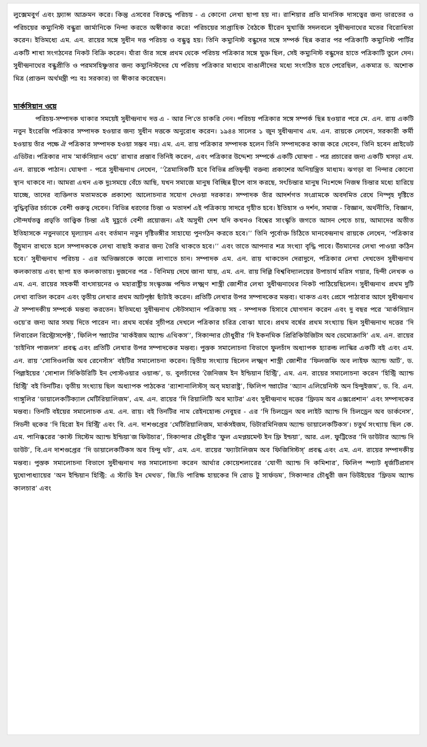লুক্সেমবুর্গ এবং ফ্র্যান্স আক্রমন করে। কিন্তু এসবের বিরুদ্ধে পরিচয় - এ কোনো লেখা ছাপা হয় না। রাশিয়ার প্রতি মানসিক দাসত্বের জন্য ভারতের ও পরিচয়ের কম্যুনিস্ট বন্ধুরা জার্মানিকে নিন্দা করতে অস্বীকার করে! পরিচয়ের সাপ্তাহিক বৈঠকে হীরেন মুখার্জি সদলবলে সুধীন্দ্রনাথের মতের বিরোধিতা করেন। ইতিমধ্যে এম. এন. রায়ের সঙ্গে সুধীন দত্ত পরিচয় ও বন্ধুত্ব হয়। তিনি কম্যুনিস্ট বন্ধুদের সঙ্গে সম্পর্ক ছিন্ন করার পর পত্রিকাটি কম্যুনিস্ট পার্টির একটি শাখা সংগঠনের নিকট বিক্রি করেন। যাঁরা তাঁর সঙ্গে প্রথম থেকে পরিচয় পত্রিকার সঙ্গে যুক্ত ছিল, সেই কম্যুনিস্ট বন্ধুদের হাতে পত্রিকাটি তুলে দেন। সুধীন্দ্রনাথের বন্ধুপ্রীতি ও পরমসহিষ্ণুতার জন্য কম্যুনিস্টদের যে পরিচয় পত্রিকার মাধ্যমে বাঙালীদের মধ্যে সংগঠিত হতে পেরেছিল, একমাত্র ড. অশোক মিত্র (প্রাক্তন অর্থমন্ত্রী পঃ বঃ সরকার) তা স্বীকার করেছেন।
মার্কসিয়ান ওয়ে
পরিচয়-সম্পাদক থাকার সময়েই সুধীন্দ্রনাথ দত্ত এ - আর পি'তে চাকরি নেন। পরিচয় পত্রিকার সঙ্গে সম্পর্ক ছিন্ন হওয়ার পরে মে. এন. রায় একটি নতুন ইংরেজি পত্রিকার সম্পাদক হওয়ার জন্য সুধীন দত্তকে অনুরোধ করেন। ১৯৪৪ সালের ১ জুন সুধীন্দ্রনাথ এম. এন. রায়কে লেখেন, সরকারী কর্মী হওয়ায় তাঁর পক্ষে ঐ পত্রিকার সম্পাদক হওয়া সম্ভব নয়। এম. এন. রায় পত্রিকার সম্পাদক হলেন তিনি সম্পাদকের কাজ করে দেবেন, তিনি হবেন প্রাইভেট এডিটর। পত্রিকার নাম ‘মার্কসিয়ান ওয়ে’ রাখার প্রস্তাব তিনিই করেন, এবং পত্রিকার উদ্দেশ্য সম্পর্কে একটি ঘোষণা - পত্র প্রচারের জন্য একটি খসড়া এম. এন. রায়কে পাঠান। ঘোষণা - পত্রে সুধীন্দ্রনাথ লেখেন, ‘‘ত্রৈমাসিকটি হবে বিভিন্ন প্রতিদ্বন্দ্বী বক্তব্য প্রকাশের অনিয়ন্ত্রিত মাধ্যম। ঝগড়া বা নিন্দার কোনো স্থান থাকবে না। আমরা এখন এক দুঃসময়ে বেঁচে আছি, যখন সমাজে মানুষ বিচ্ছিন্ন দ্বীপে বাস করছে, সৎচিন্তার মানুষ নিঃশব্দে নিজস্ব চিন্তার মধ্যে হারিয়ে যাচ্ছে, তাদের ব্যক্তিগত মতামতকে প্রকাশ্যে আলোচনার সযোগ দেওয়া দরকার। সম্পাদক তাঁর আদর্শগত সংগ্রামকে অবদমিত রেখে নিস্পৃহ দৃষ্টিতে বুদ্ধিবৃত্তির চর্চাকে বেশী গুরুত্ব দেবেন। বিভিন্ন ধরণের চিন্তা ও মতাদর্শ এই পত্রিকায় সাদরে গৃহীত হবে। ইতিহাস ও দর্শন, সমাজ - বিজ্ঞান, অর্থনীতি, বিজ্ঞান, সৌন্দর্যতত্ত্ব প্রভৃতি তাত্ত্বিক চিন্তা এই মুহূর্তে বেশী প্রয়োজন। এই অসুখী দেশ যদি কখনও বিশ্বের সাংস্কৃতি জগতে আসন পেতে চায়, আমাদের অতীত ইতিহাসকে নতুনভাবে মূল্যায়ন এবং বর্তমান নতুন দৃষ্টিভঙ্গীর সাহায্যে পুনর্গঠন করতে হবে।’’ তিনি পূর্বোক্ত চিঠিতে মানবেন্দ্রনাথ রায়কে লেখেন, ‘পত্রিকার উঁচুমান রাখতে হলে সম্পাদককে লেখা বাছাই করার জন্য তৈরি থাকতে হবে।’’ এবং তাতে আপনার শত্র সংখ্যা বৃদ্ধি পাবে। উঁচমানের লেখা পাওয়া কঠিন হবে।’ সুধীন্দ্রনাথ পরিচয় - এর অভিজ্ঞতাকে কাজে লাগাতে চান। সম্পাদক এম. এন. রায় থাকতেন দেরাদুনে, পত্রিকার লেখা দেখতেন সুধীন্দ্রনাথ কলকাতায় এবং ছাপা হত কলকাতায়। দুজনের পত্র - বিনিময় দেখে জানা যায়, এম. এন. রায় দিল্লি বিশ্ববিদ্যালয়ের উপাচার্য মরিস গয়ার, হিন্দী লেখক ও এম. এন. রায়ের সহকর্মী বাৎসায়নের ও মহারাষ্ট্রীয় সংস্কৃতজ্ঞ পন্ডিত লক্ষ্মণ শাস্ত্রী জোশীর লেখা সুধীন্দ্রনাথের নিকট পাঠিয়েছিলেন। সুধীন্দ্রনাথ প্রথম দুটি লেখা বাতিল করেন এবং তৃতীয় লেখার প্রথম আটপৃষ্ঠা ছাঁটাই করেন। প্রতিটি লেখার উপর সম্পাদকের মন্তব্য। থাকত এবং প্রেসে পাঠাবার আগে সুধীন্দ্রনাথ ঐ সম্পাদকীয় সম্পর্কে মন্তব্য করতেন। ইতিমধ্যে সুধীন্দ্রনাথ স্টেটসম্যান পত্রিকায় সহ - সম্পাদক হিসাবে যোগদান করেন এবং দু বছর পরে ‘মার্কসিয়ান ওয়ে’র জন্য আর সময় দিতে পারেন না। প্রথম বর্ষের সূচীপত্র দেখলে পত্রিকার চরিত্র বোঝা যাবে। প্রথম বর্ষের প্রথম সংখ্যায় ছিল সুধীন্দ্রনাথ দত্তের ‘দি লিবারেল রিস্ট্রোসপেক্ট’, ফিলিপ স্প্রাটের ‘মার্কইজম অ্যান্ড এথিকস’’, সিকান্দার চৌধুরীর ‘দি ইকনমিক প্রিরিকিউজিটস অব ডেমোক্রাসি’ এম. এন. রায়ের ‘চাইনিস পাজলস’ প্রবন্ধ এবং প্রতিটি লেখার উপর সম্পাদকের মন্তব্য। পুস্তক সমালোচনা বিভাগে ফুলচাঁদ অধ্যাপক হ্যারল্ড লাস্কির একটি বই এবং এম. এন. রায় ‘সোসিওলজি অব রেনেসাঁস’ বইটির সমালোচনা করেন। দ্বিতীয় সংখ্যায় ছিলেন লক্ষ্মণ শাস্ত্রী জোশীর ‘ফিলজফি অব লাইফ অ্যান্ড আর্ট’, ড. পিল্লাইয়ের ‘সোশাল সিকিউরিটি ইন পোস্টওয়ার ওয়াল্ড’, ড. বুলচাঁদের ‘জৈনিজম ইন ইন্ডিয়ান হিস্ট্রি’, এম. এন. রায়ের সমালোচনা করেন ‘হিস্ট্রি অ্যান্ড হিস্ট্রি’ বই তিনটির। তৃতীয় সংখ্যায় ছিল অধ্যাপক পাঠকের ‘র‍্যাশানালিস্টস্ অব্ মহারাষ্ট্র’, ফিলিপ স্প্রাটের ‘অ্যান এলিয়েনিস্ট অন হিন্দুইজম’, ড. বি. এন. গাঙ্গুলির ‘ডায়ালেকটিক্যাল মেটিরিয়ালিজম’, এম. এন. রায়ের ‘দি রিয়ালিটি অব ম্যাটর’ এবং সুধীন্দ্রনাথ দত্তের ‘ফ্রিডম অব এক্সপ্রেশান’ এবং সম্পাদকের মন্তব্য। তিনটি বইয়ের সমালোচক এম. এন. রায়। বই তিনটির নাম রেইনহোল্ড নেবুহর - এর ‘দি চিলড্রেন অব লাইট অ্যান্ড দি চিলড্রেন অব ডার্কনেস’, সিডনী হুকের ‘দি হিরো ইন হিস্ট্রি’ এবং বি. এন. দাশগুপ্তের ‘মেটিরিয়ালিজম, মার্কসইজম, ডিটারমিনিজম অ্যান্ড ডায়ালেকটিকস’। চতুর্থ সংখ্যায় ছিল কে. এম. পানিক্করের ‘কাস্ট সিস্টেম অ্যান্ড ইন্ডিয়া’জ ফিউচার’, সিকান্দার চৌধুরীর ‘ফুল এমপ্লয়মেন্ট ইন ফ্রি ইন্ডয়া’, আর. এল. ফুট্টিতের ‘দি ডাউটার অ্যান্ড দি ডাউট’, বি.এন দাশগুপ্তের ‘দি ডায়ালেকটিকস অব হিন্দু থট’, এম. এন. রায়ের ‘ফ্যাটালিজম অব ফিজিসিস্টস্’ প্রবন্ধ এবং এম. এন. রায়ের সম্পাদকীয় মন্তব্য। পুস্তক সমালোচনা বিভাগে সুধীন্দ্রনাথ দত্ত সমালোচনা করেন আর্থার কোয়েশলারের ‘যোগী অ্যান্ড দি কমিশার’, ফিলিপ স্প্যাট ধূর্জটিপ্রসাদ মুখোপাধ্যায়ের ‘অন ইন্ডিয়ান হিস্ট্রি: এ স্টাডি ইন মেথড’, জি.ডি পারিক্ষ হায়কের দি রোড টু সার্ফডম’, সিকান্দার চৌধুরী জন ডিউইয়ের ‘ফ্রিডম অ্যান্ড কালচার’ এবং